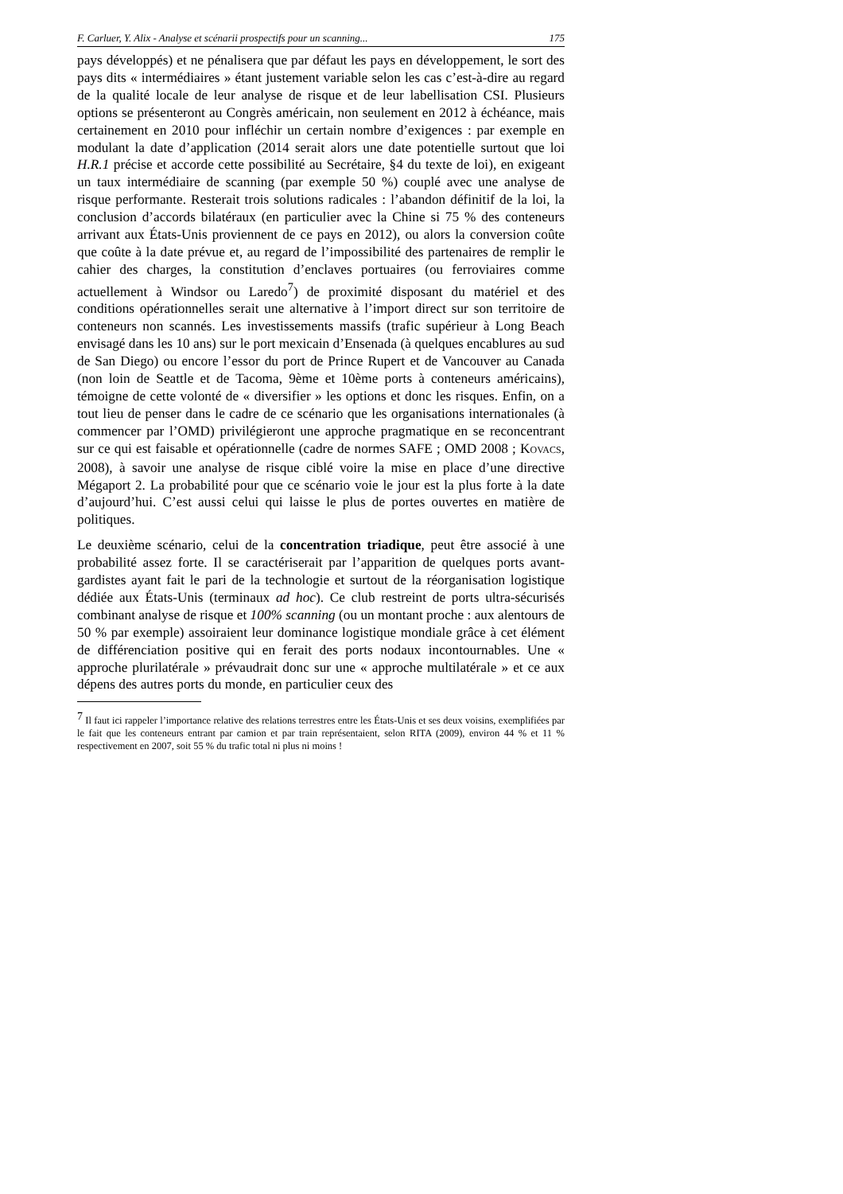F. Carluer, Y. Alix - Analyse et scénarii prospectifs pour un scanning... 175
pays développés) et ne pénalisera que par défaut les pays en développement, le sort des pays dits « intermédiaires » étant justement variable selon les cas c’est-à-dire au regard de la qualité locale de leur analyse de risque et de leur labellisation CSI. Plusieurs options se présenteront au Congrès américain, non seulement en 2012 à échéance, mais certainement en 2010 pour infléchir un certain nombre d’exigences : par exemple en modulant la date d’application (2014 serait alors une date potentielle surtout que loi H.R.1 précise et accorde cette possibilité au Secrétaire, §4 du texte de loi), en exigeant un taux intermédiaire de scanning (par exemple 50 %) couplé avec une analyse de risque performante. Resterait trois solutions radicales : l’abandon définitif de la loi, la conclusion d’accords bilatéraux (en particulier avec la Chine si 75 % des conteneurs arrivant aux États-Unis proviennent de ce pays en 2012), ou alors la conversion coûte que coûte à la date prévue et, au regard de l’impossibilité des partenaires de remplir le cahier des charges, la constitution d’enclaves portuaires (ou ferroviaires comme actuellement à Windsor ou Laredo<sup>7</sup>) de proximité disposant du matériel et des conditions opérationnelles serait une alternative à l’import direct sur son territoire de conteneurs non scannés. Les investissements massifs (trafic supérieur à Long Beach envisagé dans les 10 ans) sur le port mexicain d’Ensenada (à quelques encablures au sud de San Diego) ou encore l’essor du port de Prince Rupert et de Vancouver au Canada (non loin de Seattle et de Tacoma, 9ème et 10ème ports à conteneurs américains), témoigne de cette volonté de « diversifier » les options et donc les risques. Enfin, on a tout lieu de penser dans le cadre de ce scénario que les organisations internationales (à commencer par l’OMD) privilégieront une approche pragmatique en se reconcentrant sur ce qui est faisable et opérationnelle (cadre de normes SAFE ; OMD 2008 ; KOVACS, 2008), à savoir une analyse de risque ciblé voire la mise en place d’une directive Mégaport 2. La probabilité pour que ce scénario voie le jour est la plus forte à la date d’aujourd’hui. C’est aussi celui qui laisse le plus de portes ouvertes en matière de politiques.
Le deuxième scénario, celui de la concentration triadique, peut être associé à une probabilité assez forte. Il se caractériserait par l’apparition de quelques ports avant-gardistes ayant fait le pari de la technologie et surtout de la réorganisation logistique dédiée aux États-Unis (terminaux ad hoc). Ce club restreint de ports ultra-sécurisés combinant analyse de risque et 100% scanning (ou un montant proche : aux alentours de 50 % par exemple) assoiraient leur dominance logistique mondiale grâce à cet élément de différenciation positive qui en ferait des ports nodaux incontournables. Une « approche plurilatérale » prévaudrait donc sur une « approche multilatérale » et ce aux dépens des autres ports du monde, en particulier ceux des
<sup>7</sup> Il faut ici rappeler l’importance relative des relations terrestres entre les États-Unis et ses deux voisins, exemplifiées par le fait que les conteneurs entrant par camion et par train représentaient, selon RITA (2009), environ 44 % et 11 % respectivement en 2007, soit 55 % du trafic total ni plus ni moins !